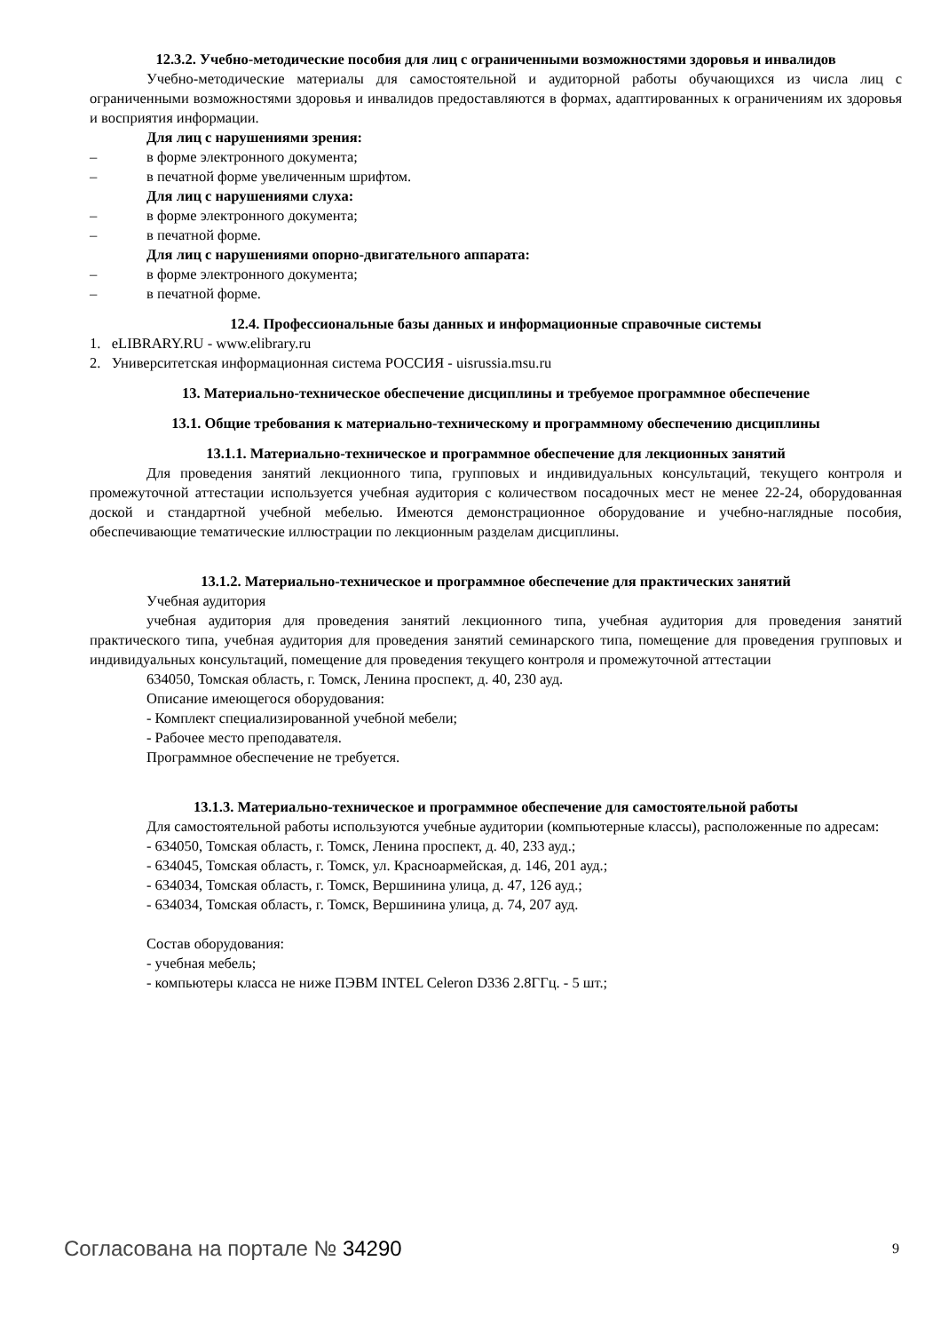12.3.2. Учебно-методические пособия для лиц с ограниченными возможностями здоровья и инвалидов
Учебно-методические материалы для самостоятельной и аудиторной работы обучающихся из числа лиц с ограниченными возможностями здоровья и инвалидов предоставляются в формах, адаптированных к ограничениям их здоровья и восприятия информации.
Для лиц с нарушениями зрения:
– в форме электронного документа;
– в печатной форме увеличенным шрифтом.
Для лиц с нарушениями слуха:
– в форме электронного документа;
– в печатной форме.
Для лиц с нарушениями опорно-двигательного аппарата:
– в форме электронного документа;
– в печатной форме.
12.4. Профессиональные базы данных и информационные справочные системы
1. eLIBRARY.RU - www.elibrary.ru
2. Университетская информационная система РОССИЯ - uisrussia.msu.ru
13. Материально-техническое обеспечение дисциплины и требуемое программное обеспечение
13.1. Общие требования к материально-техническому и программному обеспечению дисциплины
13.1.1. Материально-техническое и программное обеспечение для лекционных занятий
Для проведения занятий лекционного типа, групповых и индивидуальных консультаций, текущего контроля и промежуточной аттестации используется учебная аудитория с количеством посадочных мест не менее 22-24, оборудованная доской и стандартной учебной мебелью. Имеются демонстрационное оборудование и учебно-наглядные пособия, обеспечивающие тематические иллюстрации по лекционным разделам дисциплины.
13.1.2. Материально-техническое и программное обеспечение для практических занятий
Учебная аудитория
учебная аудитория для проведения занятий лекционного типа, учебная аудитория для проведения занятий практического типа, учебная аудитория для проведения занятий семинарского типа, помещение для проведения групповых и индивидуальных консультаций, помещение для проведения текущего контроля и промежуточной аттестации
634050, Томская область, г. Томск, Ленина проспект, д. 40, 230 ауд.
Описание имеющегося оборудования:
- Комплект специализированной учебной мебели;
- Рабочее место преподавателя.
Программное обеспечение не требуется.
13.1.3. Материально-техническое и программное обеспечение для самостоятельной работы
Для самостоятельной работы используются учебные аудитории (компьютерные классы), расположенные по адресам:
- 634050, Томская область, г. Томск, Ленина проспект, д. 40, 233 ауд.;
- 634045, Томская область, г. Томск, ул. Красноармейская, д. 146, 201 ауд.;
- 634034, Томская область, г. Томск, Вершинина улица, д. 47, 126 ауд.;
- 634034, Томская область, г. Томск, Вершинина улица, д. 74, 207 ауд.
Состав оборудования:
- учебная мебель;
- компьютеры класса не ниже ПЭВМ INTEL Celeron D336 2.8ГГц. - 5 шт.;
Согласована на портале № 34290 9